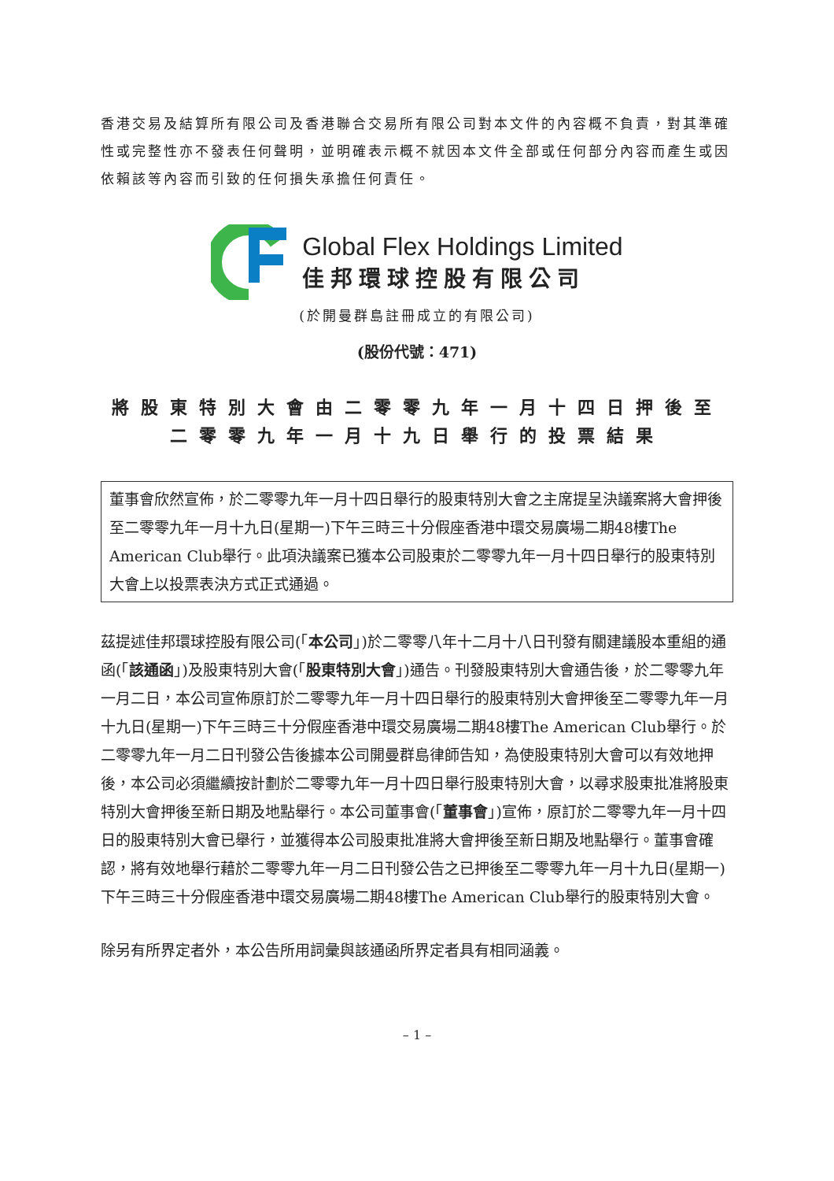香港交易及結算所有限公司及香港聯合交易所有限公司對本文件的內容概不負責，對其準確性或完整性亦不發表任何聲明，並明確表示概不就因本文件全部或任何部分內容而產生或因依賴該等內容而引致的任何損失承擔任何責任。
Global Flex Holdings Limited
佳邦環球控股有限公司
(於開曼群島註冊成立的有限公司)
(股份代號：471)
將股東特別大會由二零零九年一月十四日押後至
二零零九年一月十九日舉行的投票結果
董事會欣然宣佈，於二零零九年一月十四日舉行的股東特別大會之主席提呈決議案將大會押後至二零零九年一月十九日(星期一)下午三時三十分假座香港中環交易廣場二期48樓The American Club舉行。此項決議案已獲本公司股東於二零零九年一月十四日舉行的股東特別大會上以投票表決方式正式通過。
茲提述佳邦環球控股有限公司(「本公司」)於二零零八年十二月十八日刊發有關建議股本重組的通函(「該通函」)及股東特別大會(「股東特別大會」)通告。刊發股東特別大會通告後，於二零零九年一月二日，本公司宣佈原訂於二零零九年一月十四日舉行的股東特別大會押後至二零零九年一月十九日(星期一)下午三時三十分假座香港中環交易廣場二期48樓The American Club舉行。於二零零九年一月二日刊發公告後據本公司開曼群島律師告知，為使股東特別大會可以有效地押後，本公司必須繼續按計劃於二零零九年一月十四日舉行股東特別大會，以尋求股東批准將股東特別大會押後至新日期及地點舉行。本公司董事會(「董事會」)宣佈，原訂於二零零九年一月十四日的股東特別大會已舉行，並獲得本公司股東批准將大會押後至新日期及地點舉行。董事會確認，將有效地舉行藉於二零零九年一月二日刊發公告之已押後至二零零九年一月十九日(星期一)下午三時三十分假座香港中環交易廣場二期48樓The American Club舉行的股東特別大會。
除另有所界定者外，本公告所用詞彙與該通函所界定者具有相同涵義。
– 1 –